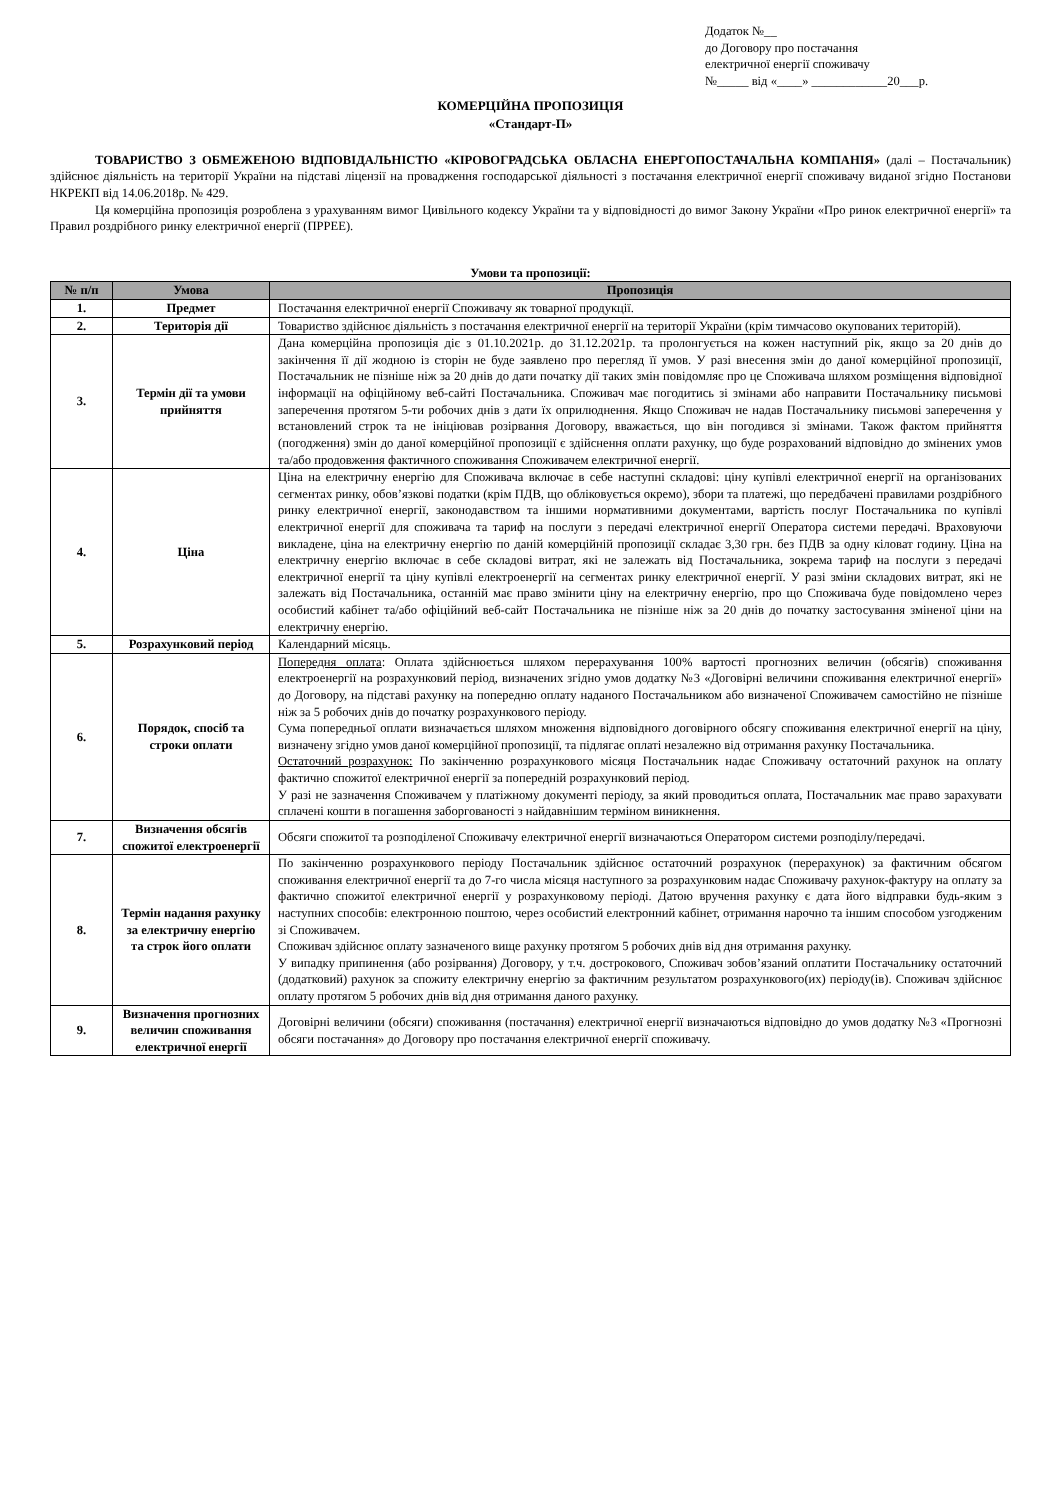Додаток №__
до Договору про постачання
електричної енергії споживачу
№_____ від «____» ____________20___р.
КОМЕРЦІЙНА ПРОПОЗИЦІЯ
«Стандарт-П»
ТОВАРИСТВО З ОБМЕЖЕНОЮ ВІДПОВІДАЛЬНІСТЮ «КІРОВОГРАДСЬКА ОБЛАСНА ЕНЕРГОПОСТАЧАЛЬНА КОМПАНІЯ» (далі – Постачальник) здійснює діяльність на території України на підставі ліцензії на провадження господарської діяльності з постачання електричної енергії споживачу виданої згідно Постанови НКРЕКП від 14.06.2018р. № 429.
Ця комерційна пропозиція розроблена з урахуванням вимог Цивільного кодексу України та у відповідності до вимог Закону України «Про ринок електричної енергії» та Правил роздрібного ринку електричної енергії (ПРРЕЕ).
Умови та пропозиції:
| № п/п | Умова | Пропозиція |
| --- | --- | --- |
| 1. | Предмет | Постачання електричної енергії Споживачу як товарної продукції. |
| 2. | Територія дії | Товариство здійснює діяльність з постачання електричної енергії на території України (крім тимчасово окупованих територій). |
| 3. | Термін дії та умови прийняття | Дана комерційна пропозиція діє з 01.10.2021р. до 31.12.2021р. та пролонгується на кожен наступний рік, якщо за 20 днів до закінчення її дії жодною із сторін не буде заявлено про перегляд її умов. У разі внесення змін до даної комерційної пропозиції, Постачальник не пізніше ніж за 20 днів до дати початку дії таких змін повідомляє про це Споживача шляхом розміщення відповідної інформації на офіційному веб-сайті Постачальника. Споживач має погодитись зі змінами або направити Постачальнику письмові заперечення протягом 5-ти робочих днів з дати їх оприлюднення. Якщо Споживач не надав Постачальнику письмові заперечення у встановлений строк та не ініціював розірвання Договору, вважається, що він погодився зі змінами. Також фактом прийняття (погодження) змін до даної комерційної пропозиції є здійснення оплати рахунку, що буде розрахований відповідно до змінених умов та/або продовження фактичного споживання Споживачем електричної енергії. |
| 4. | Ціна | Ціна на електричну енергію для Споживача включає в себе наступні складові: ціну купівлі електричної енергії на організованих сегментах ринку, обов’язкові податки (крім ПДВ, що обліковується окремо), збори та платежі, що передбачені правилами роздрібного ринку електричної енергії, законодавством та іншими нормативними документами, вартість послуг Постачальника по купівлі електричної енергії для споживача та тариф на послуги з передачі електричної енергії Оператора системи передачі. Враховуючи викладене, ціна на електричну енергію по даній комерційній пропозиції складає 3,30 грн. без ПДВ за одну кіловат годину. Ціна на електричну енергію включає в себе складові витрат, які не залежать від Постачальника, зокрема тариф на послуги з передачі електричної енергії та ціну купівлі електроенергії на сегментах ринку електричної енергії. У разі зміни складових витрат, які не залежать від Постачальника, останній має право змінити ціну на електричну енергію, про що Споживача буде повідомлено через особистий кабінет та/або офіційний веб-сайт Постачальника не пізніше ніж за 20 днів до початку застосування зміненої ціни на електричну енергію. |
| 5. | Розрахунковий період | Календарний місяць. |
| 6. | Порядок, спосіб та строки оплати | Попередня оплата : Оплата здійснюється шляхом перерахування 100% вартості прогнозних величин (обсягів) споживання електроенергії на розрахунковий період, визначених згідно умов додатку №3 «Договірні величини споживання електричної енергії» до Договору, на підставі рахунку на попередню оплату наданого Постачальником або визначеної Споживачем самостійно не пізніше ніж за 5 робочих днів до початку розрахункового періоду. Сума попередньої оплати визначається шляхом множення відповідного договірного обсягу споживання електричної енергії на ціну, визначену згідно умов даної комерційної пропозиції, та підлягає оплаті незалежно від отримання рахунку Постачальника. Остаточний розрахунок: По закінченню розрахункового місяця Постачальник надає Споживачу остаточний рахунок на оплату фактично спожитої електричної енергії за попередній розрахунковий період. У разі не зазначення Споживачем у платіжному документі періоду, за який проводиться оплата, Постачальник має право зарахувати сплачені кошти в погашення заборгованості з найдавнішим терміном виникнення. |
| 7. | Визначення обсягів спожитої електроенергії | Обсяги спожитої та розподіленої Споживачу електричної енергії визначаються Оператором системи розподілу/передачі. |
| 8. | Термін надання рахунку за електричну енергію та строк його оплати | По закінченню розрахункового періоду Постачальник здійснює остаточний розрахунок (перерахунок) за фактичним обсягом споживання електричної енергії та до 7-го числа місяця наступного за розрахунковим надає Споживачу рахунок-фактуру на оплату за фактично спожитої електричної енергії у розрахунковому періоді. Датою вручення рахунку є дата його відправки будь-яким з наступних способів: електронною поштою, через особистий електронний кабінет, отримання нарочно та іншим способом узгодженим зі Споживачем. Споживач здійснює оплату зазначеного вище рахунку протягом 5 робочих днів від дня отримання рахунку. У випадку припинення (або розірвання) Договору, у т.ч. дострокового, Споживач зобов’язаний оплатити Постачальнику остаточний (додатковий) рахунок за спожиту електричну енергію за фактичним результатом розрахункового(их) періоду(ів). Споживач здійснює оплату протягом 5 робочих днів від дня отримання даного рахунку. |
| 9. | Визначення прогнозних величин споживання електричної енергії | Договірні величини (обсяги) споживання (постачання) електричної енергії визначаються відповідно до умов додатку №3 «Прогнозні обсяги постачання» до Договору про постачання електричної енергії споживачу. |